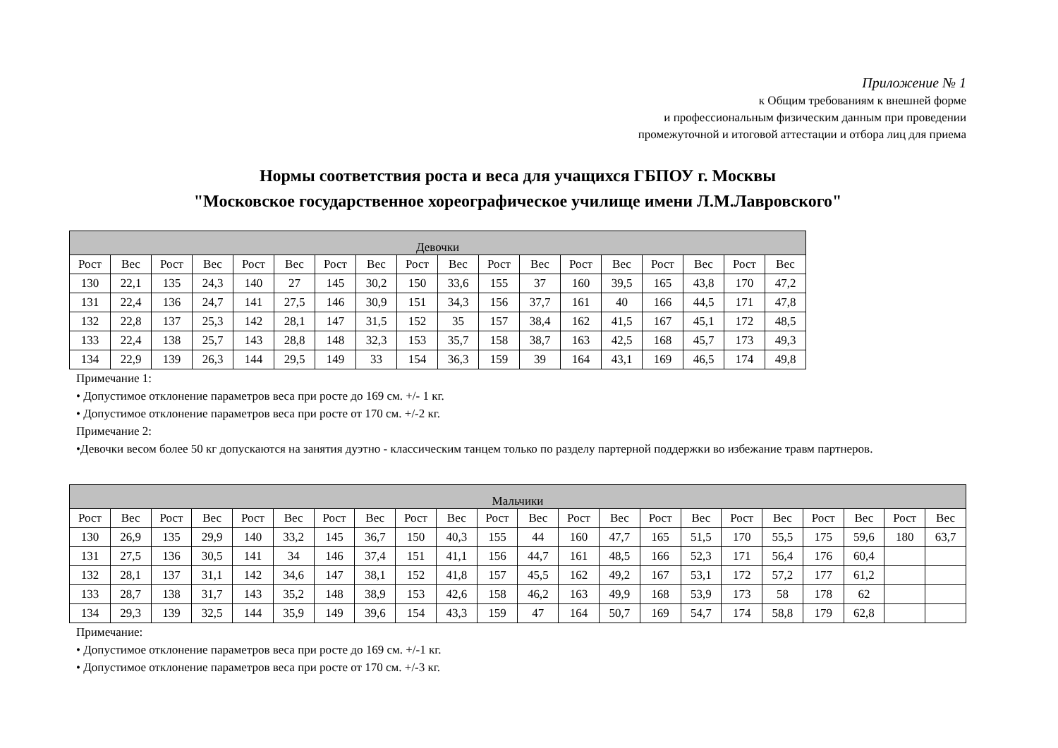Приложение № 1
к Общим требованиям к внешней форме
и профессиональным физическим данным при проведении
промежуточной и итоговой аттестации и отбора лиц для приема
Нормы соответствия роста и веса для учащихся ГБПОУ г. Москвы
"Московское государственное хореографическое училище имени Л.М.Лавровского"
| Девочки | | | | | | | | | | | | | | | | | |
| --- | --- | --- | --- | --- | --- | --- | --- | --- | --- | --- | --- | --- | --- | --- | --- | --- | --- |
| Рост | Вес | Рост | Вес | Рост | Вес | Рост | Вес | Рост | Вес | Рост | Вес | Рост | Вес | Рост | Вес | Рост | Вес |
| 130 | 22,1 | 135 | 24,3 | 140 | 27 | 145 | 30,2 | 150 | 33,6 | 155 | 37 | 160 | 39,5 | 165 | 43,8 | 170 | 47,2 |
| 131 | 22,4 | 136 | 24,7 | 141 | 27,5 | 146 | 30,9 | 151 | 34,3 | 156 | 37,7 | 161 | 40 | 166 | 44,5 | 171 | 47,8 |
| 132 | 22,8 | 137 | 25,3 | 142 | 28,1 | 147 | 31,5 | 152 | 35 | 157 | 38,4 | 162 | 41,5 | 167 | 45,1 | 172 | 48,5 |
| 133 | 22,4 | 138 | 25,7 | 143 | 28,8 | 148 | 32,3 | 153 | 35,7 | 158 | 38,7 | 163 | 42,5 | 168 | 45,7 | 173 | 49,3 |
| 134 | 22,9 | 139 | 26,3 | 144 | 29,5 | 149 | 33 | 154 | 36,3 | 159 | 39 | 164 | 43,1 | 169 | 46,5 | 174 | 49,8 |
Примечание 1:
• Допустимое отклонение параметров веса при росте до 169 см. +/- 1 кг.
• Допустимое отклонение параметров веса при росте от 170 см. +/-2 кг.
Примечание 2:
•Девочки весом более 50 кг допускаются на занятия дуэтно - классическим танцем только по разделу партерной поддержки во избежание травм партнеров.
| Мальчики | | | | | | | | | | | | | | | | | | | | | |
| --- | --- | --- | --- | --- | --- | --- | --- | --- | --- | --- | --- | --- | --- | --- | --- | --- | --- | --- | --- | --- | --- |
| Рост | Вес | Рост | Вес | Рост | Вес | Рост | Вес | Рост | Вес | Рост | Вес | Рост | Вес | Рост | Вес | Рост | Вес | Рост | Вес | Рост | Вес |
| 130 | 26,9 | 135 | 29,9 | 140 | 33,2 | 145 | 36,7 | 150 | 40,3 | 155 | 44 | 160 | 47,7 | 165 | 51,5 | 170 | 55,5 | 175 | 59,6 | 180 | 63,7 |
| 131 | 27,5 | 136 | 30,5 | 141 | 34 | 146 | 37,4 | 151 | 41,1 | 156 | 44,7 | 161 | 48,5 | 166 | 52,3 | 171 | 56,4 | 176 | 60,4 | | |
| 132 | 28,1 | 137 | 31,1 | 142 | 34,6 | 147 | 38,1 | 152 | 41,8 | 157 | 45,5 | 162 | 49,2 | 167 | 53,1 | 172 | 57,2 | 177 | 61,2 | | |
| 133 | 28,7 | 138 | 31,7 | 143 | 35,2 | 148 | 38,9 | 153 | 42,6 | 158 | 46,2 | 163 | 49,9 | 168 | 53,9 | 173 | 58 | 178 | 62 | | |
| 134 | 29,3 | 139 | 32,5 | 144 | 35,9 | 149 | 39,6 | 154 | 43,3 | 159 | 47 | 164 | 50,7 | 169 | 54,7 | 174 | 58,8 | 179 | 62,8 | | |
Примечание:
• Допустимое отклонение параметров веса при росте до 169 см. +/-1 кг.
• Допустимое отклонение параметров веса при росте от 170 см. +/-3 кг.